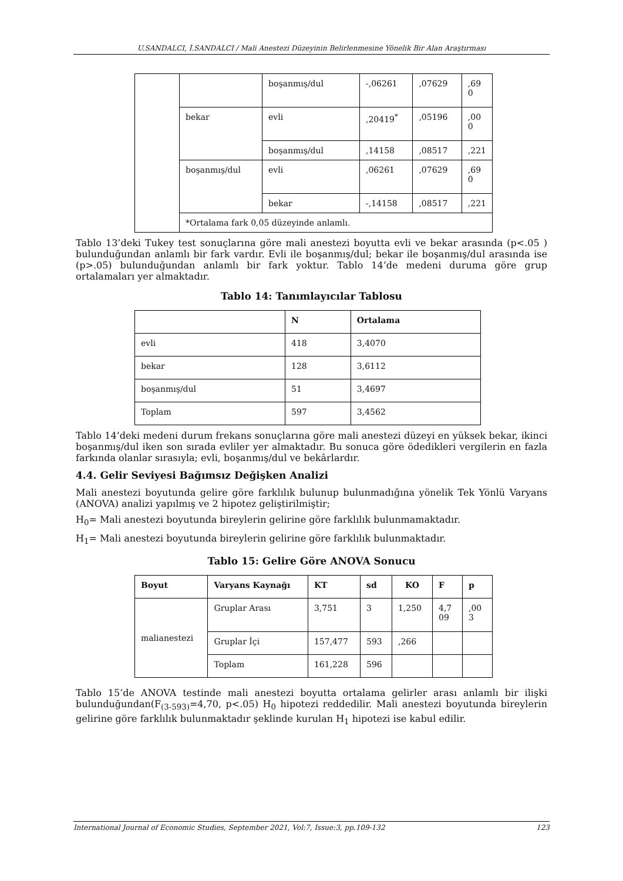U.SANDALCI, İ.SANDALCI / Mali Anestezi Düzeyinin Belirlenmesine Yönelik Bir Alan Araştırması
| | | boşanmış/dul | -,06261 | ,07629 | ,69 0 |
| | bekar | evli | ,20419<sup>*</sup> | ,05196 | ,00 0 |
| | | boşanmış/dul | ,14158 | ,08517 | ,221 |
| | boşanmış/dul | evli | ,06261 | ,07629 | ,69 0 |
| | | bekar | -,14158 | ,08517 | ,221 |
| | *Ortalama fark 0,05 düzeyinde anlamlı. | | | | |
Tablo 13’deki Tukey test sonuçlarına göre mali anestezi boyutta evli ve bekar arasında (p<.05 ) bulunduğundan anlamlı bir fark vardır. Evli ile boşanmış/dul; bekar ile boşanmış/dul arasında ise (p>.05) bulunduğundan anlamlı bir fark yoktur. Tablo 14’de medeni duruma göre grup ortalamaları yer almaktadır.
Tablo 14: Tanımlayıcılar Tablosu
| | N | Ortalama |
| --- | --- | --- |
| evli | 418 | 3,4070 |
| bekar | 128 | 3,6112 |
| boşanmış/dul | 51 | 3,4697 |
| Toplam | 597 | 3,4562 |
Tablo 14’deki medeni durum frekans sonuçlarına göre mali anestezi düzeyi en yüksek bekar, ikinci boşanmış/dul iken son sırada evliler yer almaktadır. Bu sonuca göre ödedikleri vergilerin en fazla farkında olanlar sırasıyla; evli, boşanmış/dul ve bekârlardır.
4.4. Gelir Seviyesi Bağımsız Değişken Analizi
Mali anestezi boyutunda gelire göre farklılık bulunup bulunmadığına yönelik Tek Yönlü Varyans (ANOVA) analizi yapılmış ve 2 hipotez geliştirilmiştir;
H<sub>0</sub>= Mali anestezi boyutunda bireylerin gelirine göre farklılık bulunmamaktadır.
H<sub>1</sub>= Mali anestezi boyutunda bireylerin gelirine göre farklılık bulunmaktadır.
Tablo 15: Gelire Göre ANOVA Sonucu
| Boyut | Varyans Kaynağı | KT | sd | KO | F | p |
| --- | --- | --- | --- | --- | --- | --- |
| malianestezi | Gruplar Arası | 3,751 | 3 | 1,250 | 4,7 09 | ,00 3 |
| | Gruplar İçi | 157,477 | 593 | ,266 | | |
| | Toplam | 161,228 | 596 | | | |
Tablo 15’de ANOVA testinde mali anestezi boyutta ortalama gelirler arası anlamlı bir ilişki bulunduğundan(F<sub>(3-593)</sub>=4,70, p<.05) H<sub>0</sub> hipotezi reddedilir. Mali anestezi boyutunda bireylerin gelirine göre farklılık bulunmaktadır şeklinde kurulan H<sub>1</sub> hipotezi ise kabul edilir.
International Journal of Economic Studies, September 2021, Vol:7, Issue:3, pp.109-132 123